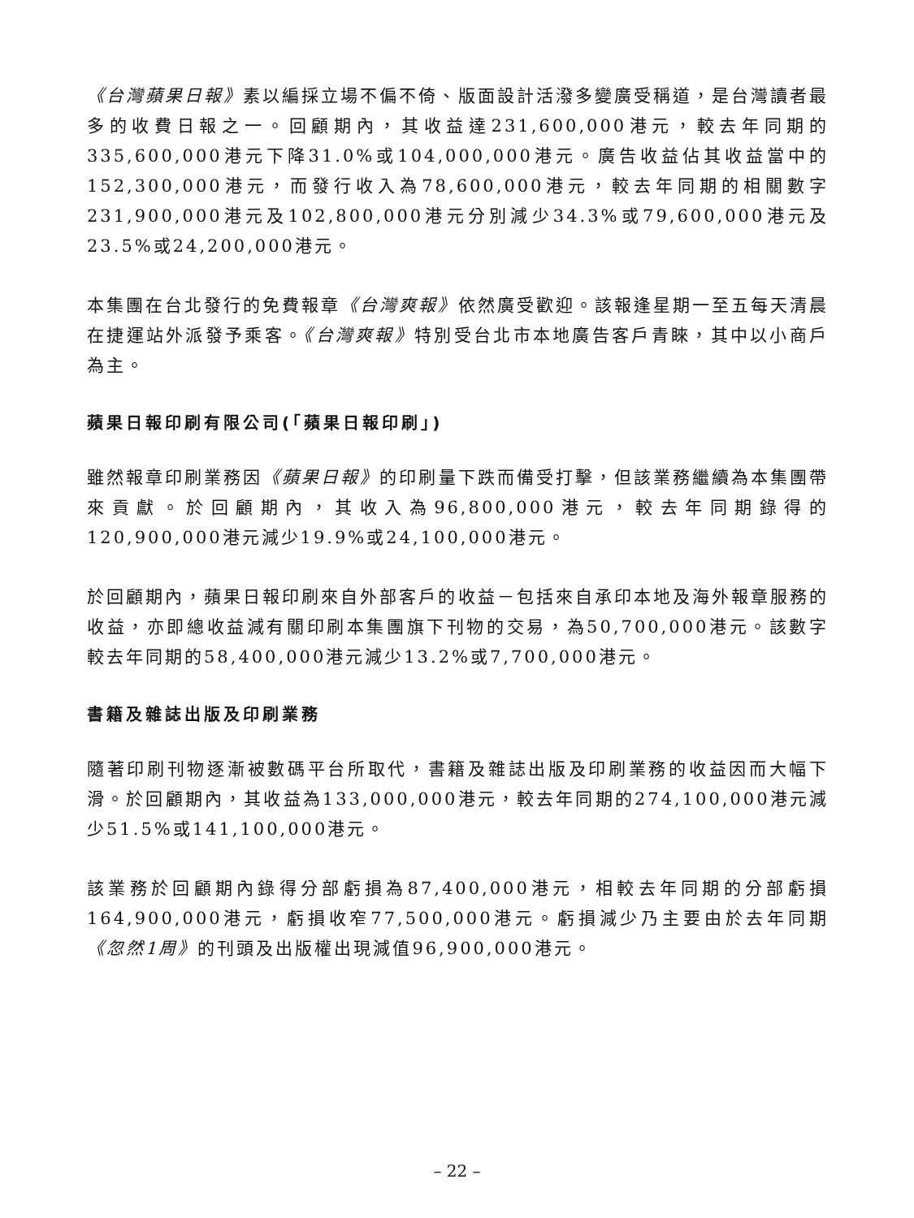《台灣蘋果日報》素以編採立場不偏不倚、版面設計活潑多變廣受稱道，是台灣讀者最多的收費日報之一。回顧期內，其收益達231,600,000港元，較去年同期的335,600,000港元下降31.0%或104,000,000港元。廣告收益佔其收益當中的152,300,000港元，而發行收入為78,600,000港元，較去年同期的相關數字231,900,000港元及102,800,000港元分別減少34.3%或79,600,000港元及23.5%或24,200,000港元。
本集團在台北發行的免費報章《台灣爽報》依然廣受歡迎。該報逢星期一至五每天清晨在捷運站外派發予乘客。《台灣爽報》特別受台北市本地廣告客戶青睞，其中以小商戶為主。
蘋果日報印刷有限公司(「蘋果日報印刷」)
雖然報章印刷業務因《蘋果日報》的印刷量下跌而備受打擊，但該業務繼續為本集團帶來貢獻。於回顧期內，其收入為96,800,000港元，較去年同期錄得的120,900,000港元減少19.9%或24,100,000港元。
於回顧期內，蘋果日報印刷來自外部客戶的收益－包括來自承印本地及海外報章服務的收益，亦即總收益減有關印刷本集團旗下刊物的交易，為50,700,000港元。該數字較去年同期的58,400,000港元減少13.2%或7,700,000港元。
書籍及雜誌出版及印刷業務
隨著印刷刊物逐漸被數碼平台所取代，書籍及雜誌出版及印刷業務的收益因而大幅下滑。於回顧期內，其收益為133,000,000港元，較去年同期的274,100,000港元減少51.5%或141,100,000港元。
該業務於回顧期內錄得分部虧損為87,400,000港元，相較去年同期的分部虧損164,900,000港元，虧損收窄77,500,000港元。虧損減少乃主要由於去年同期《忽然1周》的刊頭及出版權出現減值96,900,000港元。
– 22 –